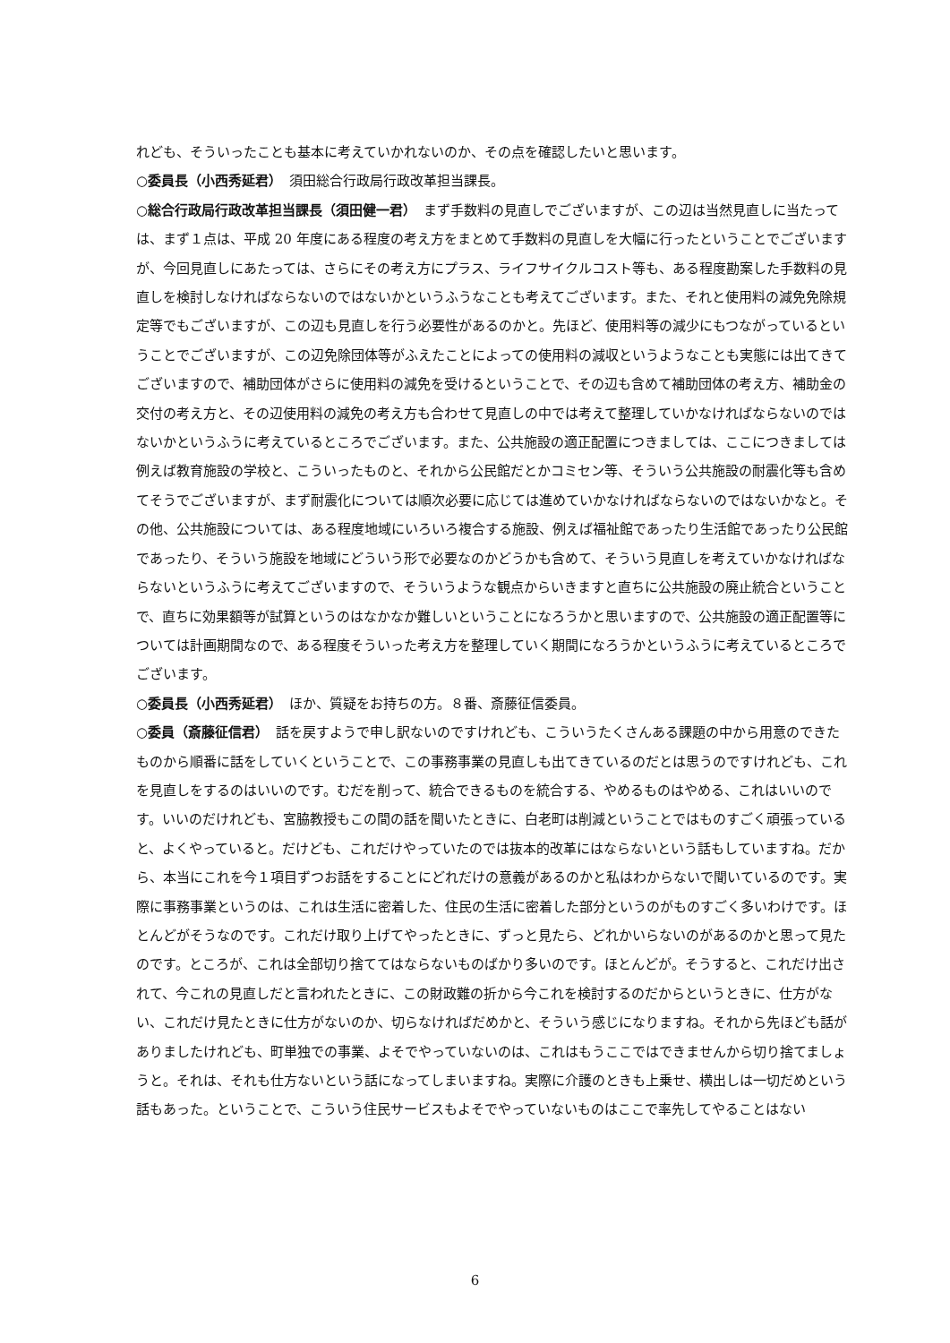れども、そういったことも基本に考えていかれないのか、その点を確認したいと思います。
○委員長（小西秀延君）　須田総合行政局行政改革担当課長。
○総合行政局行政改革担当課長（須田健一君）　まず手数料の見直しでございますが、この辺は当然見直しに当たっては、まず１点は、平成 20 年度にある程度の考え方をまとめて手数料の見直しを大幅に行ったということでございますが、今回見直しにあたっては、さらにその考え方にプラス、ライフサイクルコスト等も、ある程度勘案した手数料の見直しを検討しなければならないのではないかというふうなことも考えてございます。また、それと使用料の減免免除規定等でもございますが、この辺も見直しを行う必要性があるのかと。先ほど、使用料等の減少にもつながっているということでございますが、この辺免除団体等がふえたことによっての使用料の減収というようなことも実態には出てきてございますので、補助団体がさらに使用料の減免を受けるということで、その辺も含めて補助団体の考え方、補助金の交付の考え方と、その辺使用料の減免の考え方も合わせて見直しの中では考えて整理していかなければならないのではないかというふうに考えているところでございます。また、公共施設の適正配置につきましては、ここにつきましては例えば教育施設の学校と、こういったものと、それから公民館だとかコミセン等、そういう公共施設の耐震化等も含めてそうでございますが、まず耐震化については順次必要に応じては進めていかなければならないのではないかなと。その他、公共施設については、ある程度地域にいろいろ複合する施設、例えば福祉館であったり生活館であったり公民館であったり、そういう施設を地域にどういう形で必要なのかどうかも含めて、そういう見直しを考えていかなければならないというふうに考えてございますので、そういうような観点からいきますと直ちに公共施設の廃止統合ということで、直ちに効果額等が試算というのはなかなか難しいということになろうかと思いますので、公共施設の適正配置等については計画期間なので、ある程度そういった考え方を整理していく期間になろうかというふうに考えているところでございます。
○委員長（小西秀延君）　ほか、質疑をお持ちの方。８番、斎藤征信委員。
○委員（斎藤征信君）　話を戻すようで申し訳ないのですけれども、こういうたくさんある課題の中から用意のできたものから順番に話をしていくということで、この事務事業の見直しも出てきているのだとは思うのですけれども、これを見直しをするのはいいのです。むだを削って、統合できるものを統合する、やめるものはやめる、これはいいのです。いいのだけれども、宮脇教授もこの間の話を聞いたときに、白老町は削減ということではものすごく頑張っていると、よくやっていると。だけども、これだけやっていたのでは抜本的改革にはならないという話もしていますね。だから、本当にこれを今１項目ずつお話をすることにどれだけの意義があるのかと私はわからないで聞いているのです。実際に事務事業というのは、これは生活に密着した、住民の生活に密着した部分というのがものすごく多いわけです。ほとんどがそうなのです。これだけ取り上げてやったときに、ずっと見たら、どれかいらないのがあるのかと思って見たのです。ところが、これは全部切り捨ててはならないものばかり多いのです。ほとんどが。そうすると、これだけ出されて、今これの見直しだと言われたときに、この財政難の折から今これを検討するのだからというときに、仕方がない、これだけ見たときに仕方がないのか、切らなければだめかと、そういう感じになりますね。それから先ほども話がありましたけれども、町単独での事業、よそでやっていないのは、これはもうここではできませんから切り捨てましょうと。それは、それも仕方ないという話になってしまいますね。実際に介護のときも上乗せ、横出しは一切だめという話もあった。ということで、こういう住民サービスもよそでやっていないものはここで率先してやることはない
6